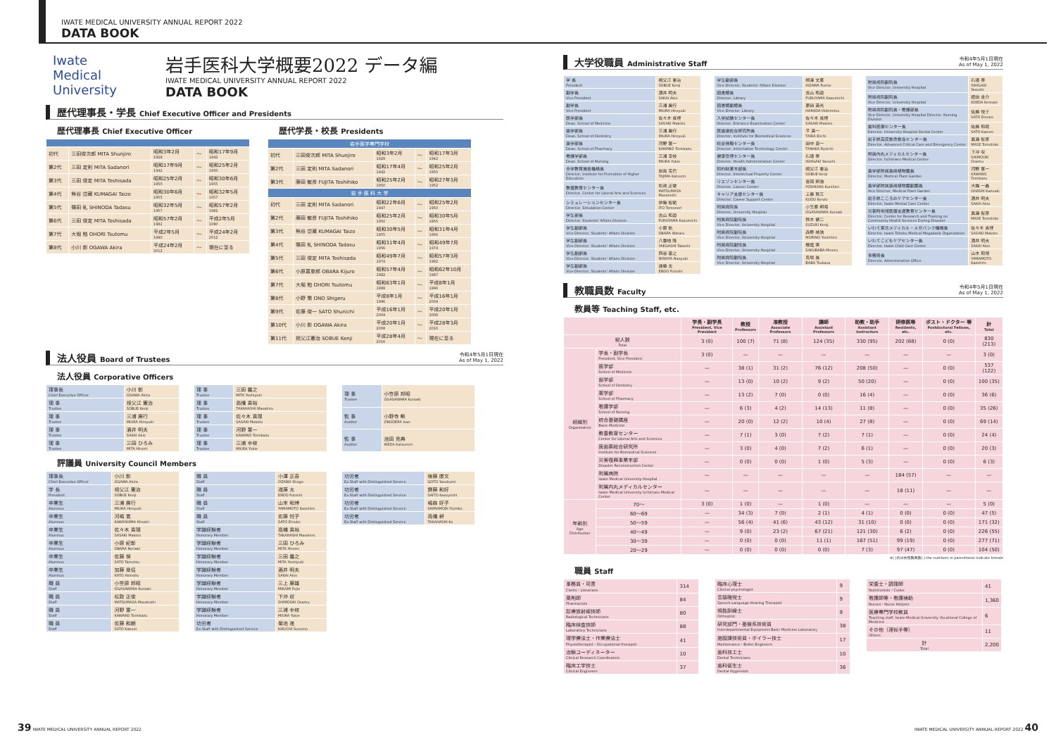IWATE MEDICAL UNIVERSITY ANNUAL REPORT 2022
DATA BOOK
Iwate
Medical University
岩手医科大学概要2022 データ編
IWATE MEDICAL UNIVERSITY ANNUAL REPORT 2022
DATA BOOK
歴代理事長・学長 Chief Executive Officer and Presidents
歴代理事長 Chief Executive Officer
| 初代 | 三田俊次郎 MITA Shunjiro | 昭和3年2月 1928 | ～ | 昭和17年9月 1942 |
| 第2代 | 三田 定則 MITA Sadanori | 昭和17年9月 1942 | ～ | 昭和25年2月 1950 |
| 第3代 | 三田 俊定 MITA Toshisada | 昭和25年2月 1950 | ～ | 昭和30年6月 1955 |
| 第4代 | 熊谷 岱蔵 KUMAGAI Taizo | 昭和30年6月 1955 | ～ | 昭和32年5月 1957 |
| 第5代 | 篠田 糺 SHINODA Tadasu | 昭和32年5月 1957 | ～ | 昭和57年2月 1982 |
| 第6代 | 三田 俊定 MITA Toshisada | 昭和57年2月 1982 | ～ | 平成2年5月 1990 |
| 第7代 | 大堀 勉 OHORI Tsutomu | 平成2年5月 1990 | ～ | 平成24年2月 2012 |
| 第8代 | 小川 彰 OGAWA Akira | 平成24年2月 2012 | ～ | 現在に至る |
歴代学長・校長 Presidents
| 岩手医学専門学校 | | | | |
| 初代 | 三田俊次郎 MITA Shunjiro | 昭和3年2月 1928 | ～ | 昭和17年3月 1942 |
| 第2代 | 三田 定則 MITA Sadanori | 昭和17年4月 1942 | ～ | 昭和25年2月 1950 |
| 第3代 | 藤田 敏彦 FUJITA Toshihiko | 昭和25年2月 1950 | ～ | 昭和27年3月 1952 |
| 岩 手 医 科 大 学 | | | | |
| 初代 | 三田 定則 MITA Sadanori | 昭和22年6月 1947 | ～ | 昭和25年2月 1950 |
| 第2代 | 藤田 敏彦 FUJITA Toshihiko | 昭和25年2月 1950 | ～ | 昭和30年5月 1955 |
| 第3代 | 熊谷 岱蔵 KUMAGAI Taizo | 昭和30年5月 1955 | ～ | 昭和31年4月 1956 |
| 第4代 | 篠田 糺 SHINODA Tadasu | 昭和31年4月 1956 | ～ | 昭和49年7月 1974 |
| 第5代 | 三田 俊定 MITA Toshisada | 昭和49年7月 1974 | ～ | 昭和57年3月 1982 |
| 第6代 | 小原喜重郎 OBARA Kijuro | 昭和57年4月 1982 | ～ | 昭和62年10月 1987 |
| 第7代 | 大堀 勉 OHORI Tsutomu | 昭和63年1月 1988 | ～ | 平成8年1月 1996 |
| 第8代 | 小野 繁 ONO Shigeru | 平成8年1月 1996 | ～ | 平成16年1月 2004 |
| 第9代 | 佐藤 俊一 SATO Shunichi | 平成16年1月 2004 | ～ | 平成20年1月 2008 |
| 第10代 | 小川 彰 OGAWA Akira | 平成20年1月 2008 | ～ | 平成28年3月 2016 |
| 第11代 | 祖父江憲治 SOBUE Kenji | 平成28年4月 2016 | ～ | 現在に至る |
法人役員 Board of Trustees 令和4年5月1日現在
As of May 1, 2022
法人役員 Corporative Officers
| 理事長 Chief Executive Officer | 小川 彰 OGAWA Akira |
| 理 事 Trustee | 祖父江 憲治 SOBUE Kenji |
| 理 事 Trustee | 三浦 廣行 MIURA Hiroyuki |
| 理 事 Trustee | 酒井 明夫 SAKAI Akio |
| 理 事 Trustee | 三田 ひろみ MITA Hiromi |
| 理 事 Trustee | 三田 義之 MITA Yoshiyuki |
| 理 事 Trustee | 高橋 真裕 TAKAHASHI Masahiro |
| 理 事 Trustee | 佐々木 真理 SASAKI Makoto |
| 理 事 Trustee | 河野 富一 KAWANO Tomikazu |
| 理 事 Trustee | 三浦 幸枝 MIURA Yukie |
| 理 事 Trustee | 小笠原 邦昭 OGASAWARA Kuniaki |
| 監 事 Auditor | 小野寺 勲 ONODERA Isao |
| 監 事 Auditor | 池田 克典 IKEDA Katsunori |
評議員 University Council Members
| 理事長 Chief Executive Officer | 小川 彰 OGAWA Akira |
| 学 長 President | 祖父江 憲治 SOBUE Kenji |
| 卒業生 Alumnus | 三浦 廣行 MIURA Hiroyuki |
| 卒業生 Alumnus | 河嶋 寛 KAWASHIMA Hiroshi |
| 卒業生 Alumnus | 佐々木 真理 SASAKI Makoto |
| 卒業生 Alumnus | 小原 紀彰 OBARA Noriaki |
| 卒業生 Alumnus | 佐藤 保 SATO Tamotsu |
| 卒業生 Alumnus | 加藤 章信 KATO Akinobu |
| 職 員 Staff | 小笠原 邦昭 OGASAWARA Kuniaki |
| 職 員 Staff | 松政 正俊 MATSUMASA Masatoshi |
| 職 員 Staff | 河野 富一 KAWANO Tomikazu |
| 職 員 Staff | 佐藤 和朗 SATO Kazuro |
| 職 員 Staff | 小澤 正吾 OZAWA Shogo |
| 職 員 Staff | 遠藤 太 ENDO Futoshi |
| 職 員 Staff | 山本 和博 YAMAMOTO Kazuhiro |
| 職 員 Staff | 佐藤 悦子 SATO Etsuko |
| 学識経験者 Honorary Member | 高橋 真裕 TAKAHASHI Masahiro |
| 学識経験者 Honorary Member | 三田 ひろみ MITA Hiromi |
| 学識経験者 Honorary Member | 三田 義之 MITA Yoshiyuki |
| 学識経験者 Honorary Member | 酒井 明夫 SAKAI Akio |
| 学識経験者 Honorary Member | 三上 藤雄 MIKAMI Fujio |
| 学識経験者 Honorary Member | 下沖 収 SHIMOOKI Osamu |
| 学識経験者 Honorary Member | 三浦 幸枝 MIURA Yukie |
| 功労者 Ex-Staff with Distinguished Service | 菊池 進 KIKUCHI Susumu |
| 功労者 Ex-Staff with Distinguished Service | 後藤 康文 GOTO Yasubumi |
| 功労者 Ex-Staff with Distinguished Service | 齋藤 和好 SAITO Kazuyoshi |
| 功労者 Ex-Staff with Distinguished Service | 嶋森 好子 SHIMAMORI Yoshiko |
| 功労者 Ex-Staff with Distinguished Service | 高橋 耕 TAKAHASHI Ko |
39 IWATE MEDICAL UNIVERSITY ANNUAL REPORT 2022
大学役職員 Administrative Staff 令和4年5月1日現在
As of May 1, 2022
| 学 長 President | 祖父江 憲治 SOBUE Kenji |
| 副学長 Vice President | 酒井 明夫 SAKAI Akio |
| 副学長 Vice President | 三浦 廣行 MIURA Hiroyuki |
| 医学部長 Dean, School of Medicine | 佐々木 真理 SASAKI Makoto |
| 歯学部長 Dean, School of Dentistry | 三浦 廣行 MIURA Hiroyuki |
| 薬学部長 Dean, School of Pharmacy | 河野 富一 KAWANO Tomikazu |
| 看護学部長 Dean, School of Nursing | 三浦 幸枝 MIURA Yukie |
| 全学教育推進機構長 Director, Institute for Promotion of Higher Education | 田島 克巳 TAJIMA Katsumi |
| 教養教育センター長 Director, Center for Liberal Arts and Sciences | 松政 正俊 MATSUMASA Masatoshi |
| シミュレーションセンター長 Director, Simulation Center | 伊藤 智範 ITO Tomonori |
| 学生部長 Director, Students' Affairs Division | 古山 和道 FURUYAMA Kazumichi |
| 学生副部長 Vice Director, Students' Affairs Division | 小原 航 OBARA Wataru |
| 学生副部長 Vice Director, Students' Affairs Division | 八重柏 隆 YAEGASHI Takashi |
| 学生副部長 Vice Director, Students' Affairs Division | 西谷 直之 NISHIYA Naoyuki |
| 学生副部長 Vice Director, Students' Affairs Division | 遠藤 太 ENDO Futoshi |
| 学生副部長 Vice Director, Students' Affairs Division | 相澤 文恵 AIZAWA Fumie |
| 図書館長 Director, Library | 古山 和道 FURUYAMA Kazumichi |
| 図書館副館長 Vice Director, Library | 原田 英光 HARADA Hidemitsu |
| 入学試験センター長 Director, Entrance Examination Center | 佐々木 真理 SASAKI Makoto |
| 医歯薬総合研究所長 Director, Institute for Biomedical Sciences | 平 英一 TAIRA Eiichi |
| 総合情報センター長 Director, Information Technology Center | 田中 良一 TANAKA Ryoichi |
| 健康管理センター長 Director, Health Administration Center | 石垣 泰 ISHIGAKI Yasushi |
| 知的財産本部長 Director, Intellectual Property Center | 祖父江 憲治 SOBUE Kenji |
| リエゾンセンター長 Director, Liaison Center | 吉岡 邦浩 YOSHIOKA Kunihiro |
| キャリア支援センター長 Director, Career Support Center | 工藤 賢三 KUDO Kenzo |
| 附属病院長 Director, University Hospital | 小笠原 邦昭 OGASAWARA Kuniaki |
| 附属病院副院長 Vice Director, University Hospital | 鈴木 健二 SUZUKI Kenji |
| 附属病院副院長 Vice Director, University Hospital | 森野 禎浩 MORINO Yoshihiro |
| 附属病院副院長 Vice Director, University Hospital | 櫻庭 実 SAKURABA Minoru |
| 附属病院副院長 Vice Director, University Hospital | 馬場 長 BABA Tsukasa |
| 附属病院副院長 Vice Director, University Hospital | 石垣 泰 ISHIGAKI Yasushi |
| 附属病院副院長 Vice Director, University Hospital | 肥田 圭介 KOEDA Keisuke |
| 附属病院副院長・看護部長 Vice Director, University Hospital Director, Nursing Division | 佐藤 悦子 SATO Etsuko |
| 歯科医療センター長 Director, University Hospital Dental Center | 佐藤 和朗 SATO Kazuro |
| 岩手県高度救命救急センター長 Director, Advanced Critical Care and Emergency Center | 眞瀬 智彦 MASE Tomohiko |
| 附属内丸メディカルセンター長 Director, Uchimaru Medical Center | 下沖 収 SHIMOOKI Osamu |
| 薬学部附属薬用植物園長 Director, Medical Plant Garden | 河野 富一 KAWANO Tomikazu |
| 薬学部附属薬用植物園副園長 Vice Director, Medical Plant Garden | 大橋 一晶 OHASHI Kazuaki |
| 岩手県こころのケアセンター長 Director, Iwate Mental Care Center | 酒井 明夫 SAKAI Akio |
| 災害時地域医療支援教育センター長 Director, Center for Research and Training on Community Health Services During Disaster | 眞瀬 智彦 MASE Tomohiko |
| いわて東北メディカル・メガバンク機構長 Director, Iwate Tohoku Medical Megabank Organization | 佐々木 真理 SASAKI Makoto |
| いわてこどもケアセンター長 Director, Iwate Child Care Center | 酒井 明夫 SAKAI Akio |
| 事務局長 Director, Administrative Office | 山本 和博 YAMAMOTO Kazuhiro |
教職員数 Faculty 令和4年5月1日現在
As of May 1, 2022
教員等 Teaching Staff, etc.
| | | 学長・副学長 President, Vice President | 教授 Professors | 准教授 Associate Professors | 講師 Assistant Professors | 助教・助手 Assistant Instructors | 研修医等 Residents, etc. | ポスト・ドクター 等 Postdoctoral Fellows, etc. | 計 Total |
| --- | --- | --- | --- | --- | --- | --- | --- | --- | --- |
| 総人数 Total | | 3 (0) | 100 (7) | 71 (8) | 124 (35) | 330 (95) | 202 (68) | 0 (0) | 830 (213) |
| 組織別 Organization | 学長・副学長 President, Vice President | 3 (0) | — | — | — | — | — | — | 3 (0) |
| | 医学部 School of Medicine | — | 38 (1) | 31 (2) | 76 (12) | 208 (50) | — | 0 (0) | 537 (122) |
| | 歯学部 School of Dentistry | — | 13 (0) | 10 (2) | 9 (2) | 50 (20) | — | 0 (0) | 100 (35) |
| | 薬学部 School of Pharmacy | — | 13 (2) | 7 (0) | 0 (0) | 16 (4) | — | 0 (0) | 36 (6) |
| | 看護学部 School of Nursing | — | 6 (3) | 4 (2) | 14 (13) | 11 (8) | — | 0 (0) | 35 (26) |
| | 統合基礎講座 Basic Medicine | — | 20 (0) | 12 (2) | 10 (4) | 27 (8) | — | 0 (0) | 69 (14) |
| | 教養教育センター Center for Liberal Arts and Sciences | — | 7 (1) | 3 (0) | 7 (2) | 7 (1) | — | 0 (0) | 24 (4) |
| | 医歯薬総合研究所 Institute for Biomedical Sciences | — | 3 (0) | 4 (0) | 7 (2) | 6 (1) | — | 0 (0) | 20 (3) |
| | 災害復興事業本部 Disaster Reconstruction Center | — | 0 (0) | 0 (0) | 1 (0) | 5 (3) | — | 0 (0) | 6 (3) |
| | 附属病院 Iwate Medical University Hospital | — | — | — | — | — | 184 (57) | — | — |
| | 附属内丸メディカルセンター Iwate Medical University Uchimaru Medical Center | — | — | — | — | — | 18 (11) | — | — |
| 年齢別 Age Distribution | 70～ | 3 (0) | 1 (0) | — | 1 (0) | — | — | — | 5 (0) |
| | 60～69 | — | 34 (3) | 7 (0) | 2 (1) | 4 (1) | 0 (0) | 0 (0) | 47 (5) |
| | 50～59 | — | 56 (4) | 41 (6) | 43 (12) | 31 (10) | 0 (0) | 0 (0) | 171 (32) |
| | 40～49 | — | 9 (0) | 23 (2) | 67 (21) | 121 (30) | 6 (2) | 0 (0) | 226 (55) |
| | 30～39 | — | 0 (0) | 0 (0) | 11 (1) | 167 (51) | 99 (19) | 0 (0) | 277 (71) |
| | 20～29 | — | 0 (0) | 0 (0) | 0 (0) | 7 (3) | 97 (47) | 0 (0) | 104 (50) |
※( )内は女性教員数( ):the numbers in parenthesis indicate female
職員 Staff
| 事務員・司書 Clerks・Librarians | 314 |
| 薬剤師 Pharmacists | 84 |
| 診療放射線技師 Radiological Technicians | 80 |
| 臨床検査技師 Laboratory Technicians | 88 |
| 理学療法士・作業療法士 Physiotherapist・Occupational therapist | 41 |
| 治験コーディネーター Clinical Research Coordinators | 10 |
| 臨床工学技士 Clinical Engineers | 37 |
| 臨床心理士 Clinical psychologist | 9 |
| 言語聴覚士 Speech-Language-Hearing Therapist | 9 |
| 視能訓練士 Orthoptist | 9 |
| 研究部門・基盤系技術員 Interdepartmental Equipment Basic Medicine Laboratory | 38 |
| 施設課技術員・ボイラー技士 Maintenance・Boiler Engineers | 17 |
| 歯科技工士 Dental Technicians | 10 |
| 歯科衛生士 Dental Hygienists | 36 |
| 栄養士・調理師 Nutritionists・Cooks | 41 |
| 看護師等・看護補助 Nurses・Nurse Helpers | 1,360 |
| 医療専門学校教員 Teaching staff, Iwate Medical University Vocational College of Medicine | 6 |
| その他（運転手等） Others | 11 |
| 計 Total | 2,200 |
IWATE MEDICAL UNIVERSITY ANNUAL REPORT 2022 40